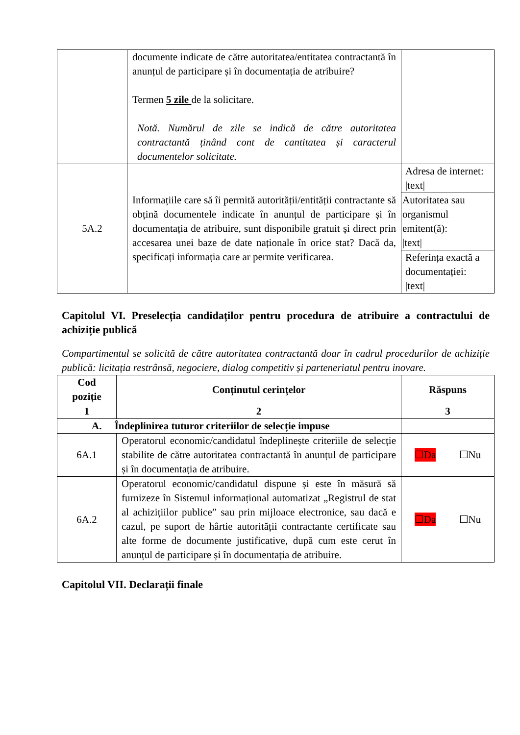| | documente indicate de către autoritatea/entitatea contractantă în anunțul de participare și în documentația de atribuire? Termen 5 zile de la solicitare. Notă. Numărul de zile se indică de către autoritatea contractantă ținând cont de cantitatea și caracterul documentelor solicitate. | |
| 5A.2 | Informațiile care să îi permită autorității/entității contractante să obțină documentele indicate în anunțul de participare și în documentația de atribuire, sunt disponibile gratuit și direct prin accesarea unei baze de date naționale în orice stat? Dacă da, specificați informația care ar permite verificarea. | Adresa de internet: /text/ Autoritatea sau organismul emitent(ă): /text/ Referința exactă a documentației: /text/ |
Capitolul VI. Preselecția candidaților pentru procedura de atribuire a contractului de achiziție publică
Compartimentul se solicită de către autoritatea contractantă doar în cadrul procedurilor de achiziție publică: licitația restrânsă, negociere, dialog competitiv și parteneriatul pentru inovare.
| Cod poziție | Conținutul cerințelor | Răspuns |
| --- | --- | --- |
| 1 | 2 | 3 |
| A. Îndeplinirea tuturor criteriilor de selecție impuse | | |
| 6A.1 | Operatorul economic/candidatul îndeplinește criteriile de selecție stabilite de către autoritatea contractantă în anunțul de participare și în documentația de atribuire. | ☐Da ☐Nu |
| 6A.2 | Operatorul economic/candidatul dispune și este în măsură să furnizeze în Sistemul informațional automatizat „Registrul de stat al achizițiilor publice” sau prin mijloace electronice, sau dacă e cazul, pe suport de hârtie autorității contractante certificate sau alte forme de documente justificative, după cum este cerut în anunțul de participare și în documentația de atribuire. | ☐Da ☐Nu |
Capitolul VII. Declarații finale